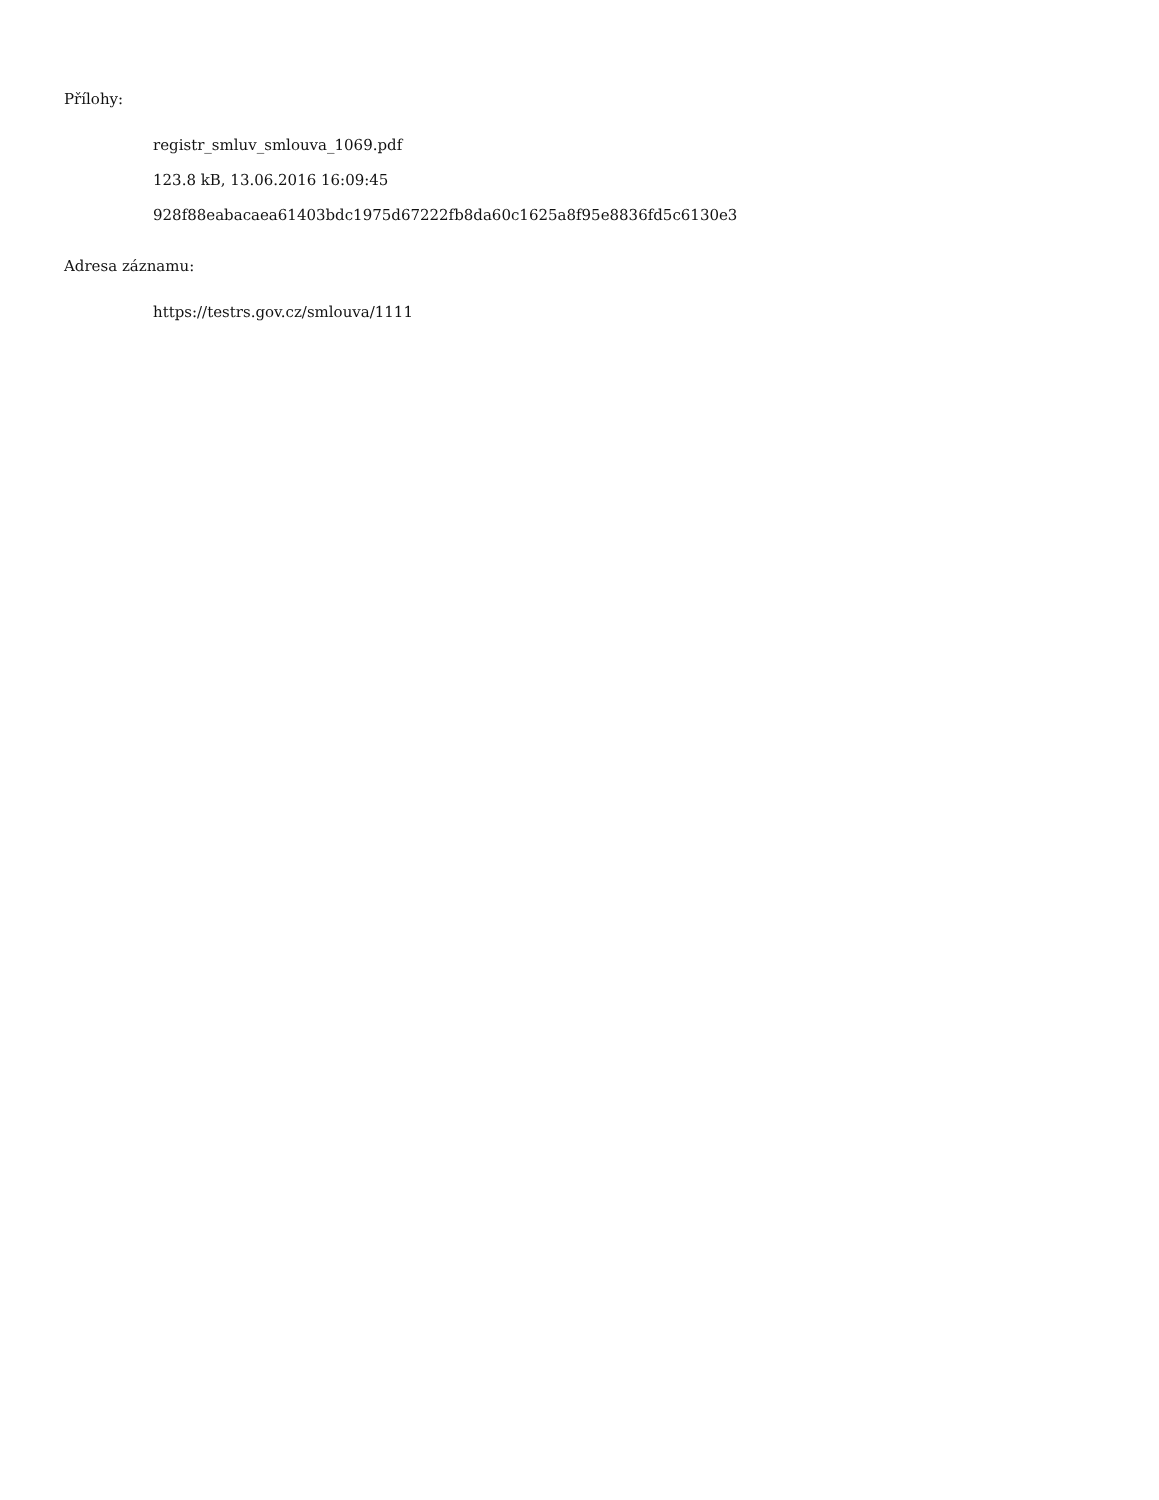Přílohy:
registr_smluv_smlouva_1069.pdf
123.8 kB, 13.06.2016 16:09:45
928f88eabacaea61403bdc1975d67222fb8da60c1625a8f95e8836fd5c6130e3
Adresa záznamu:
https://testrs.gov.cz/smlouva/1111